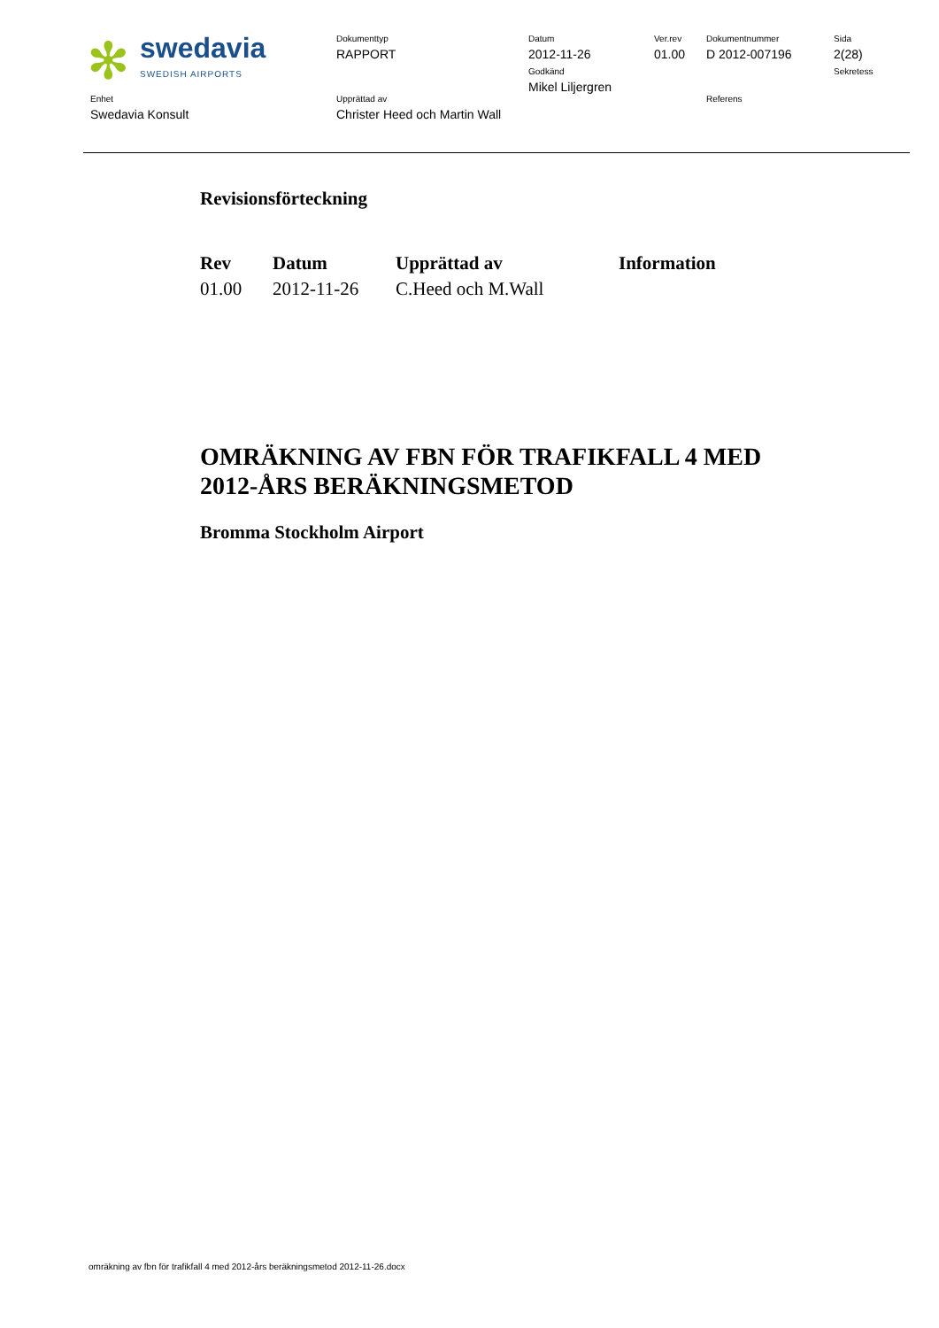| ✻ swedavia SWEDISH AIRPORTS | Dokumenttyp RAPPORT | Datum 2012-11-26 Godkänd Mikel Liljergren | Ver.rev 01.00 | Dokumentnummer D 2012-007196 | Sida 2(28) Sekretess |
| Enhet Swedavia Konsult | Upprättad av Christer Heed och Martin Wall | | | Referens | |
Revisionsförteckning
| Rev | Datum | Upprättad av | Information |
| --- | --- | --- | --- |
| 01.00 | 2012-11-26 | C.Heed och M.Wall | |
OMRÄKNING AV FBN FÖR TRAFIKFALL 4 MED 2012-ÅRS BERÄKNINGSMETOD
Bromma Stockholm Airport
omräkning av fbn för trafikfall 4 med 2012-års beräkningsmetod 2012-11-26.docx